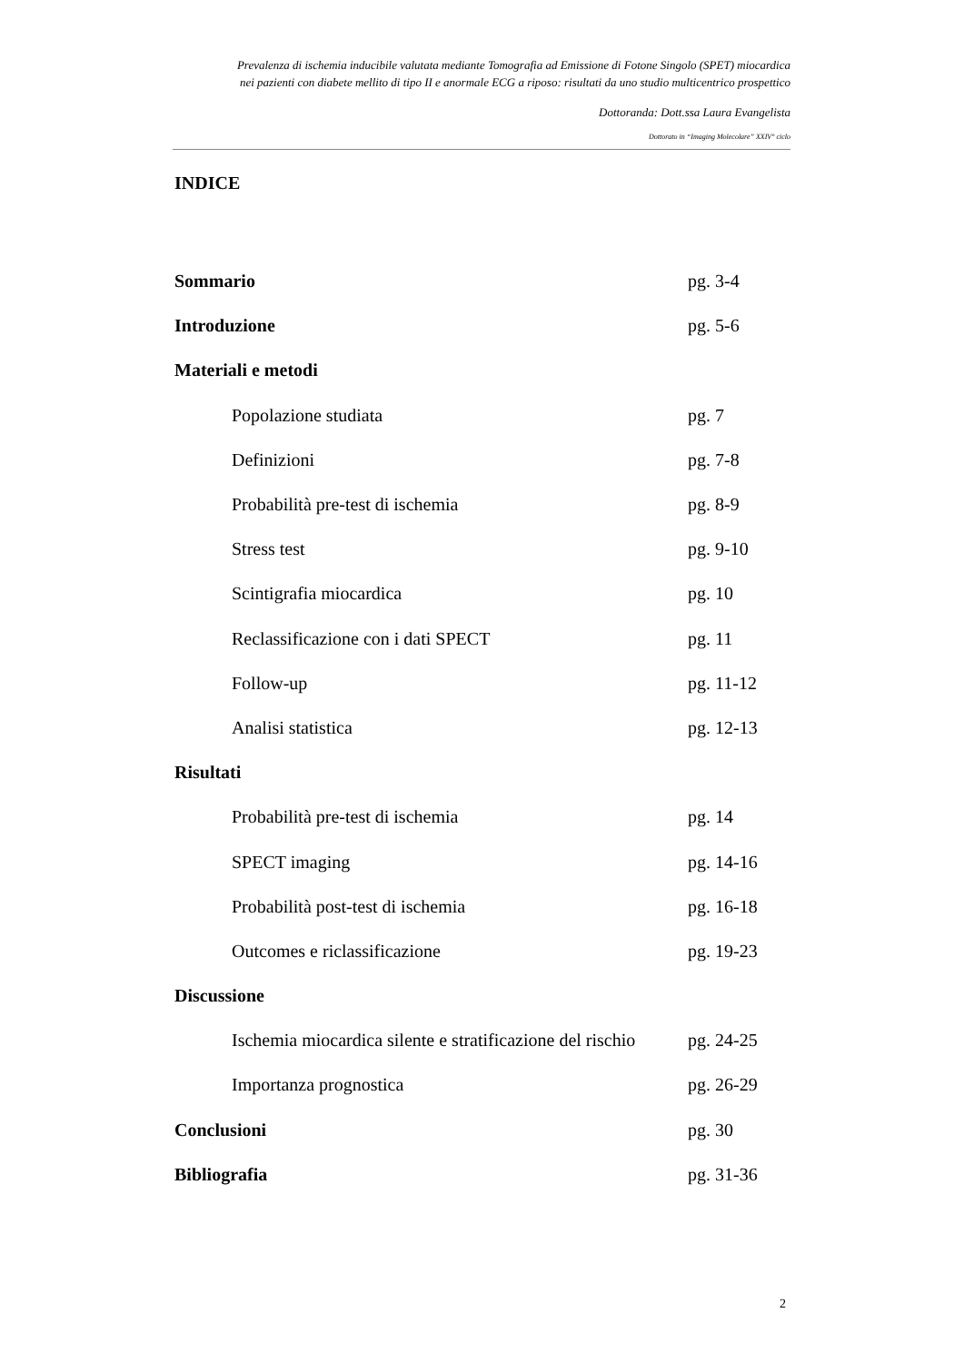Prevalenza di ischemia inducibile valutata mediante Tomografia ad Emissione di Fotone Singolo (SPET) miocardica
nei pazienti con diabete mellito di tipo II e anormale ECG a riposo: risultati da uno studio multicentrico prospettico
Dottoranda: Dott.ssa Laura Evangelista
Dottorato in “Imaging Molecolare” XXIV° ciclo
INDICE
Sommario pg. 3-4
Introduzione pg. 5-6
Materiali e metodi
Popolazione studiata pg. 7
Definizioni pg. 7-8
Probabilità pre-test di ischemia pg. 8-9
Stress test pg. 9-10
Scintigrafia miocardica pg. 10
Reclassificazione con i dati SPECT pg. 11
Follow-up pg. 11-12
Analisi statistica pg. 12-13
Risultati
Probabilità pre-test di ischemia pg. 14
SPECT imaging pg. 14-16
Probabilità post-test di ischemia pg. 16-18
Outcomes e riclassificazione pg. 19-23
Discussione
Ischemia miocardica silente e stratificazione del rischio pg. 24-25
Importanza prognostica pg. 26-29
Conclusioni pg. 30
Bibliografia pg. 31-36
2